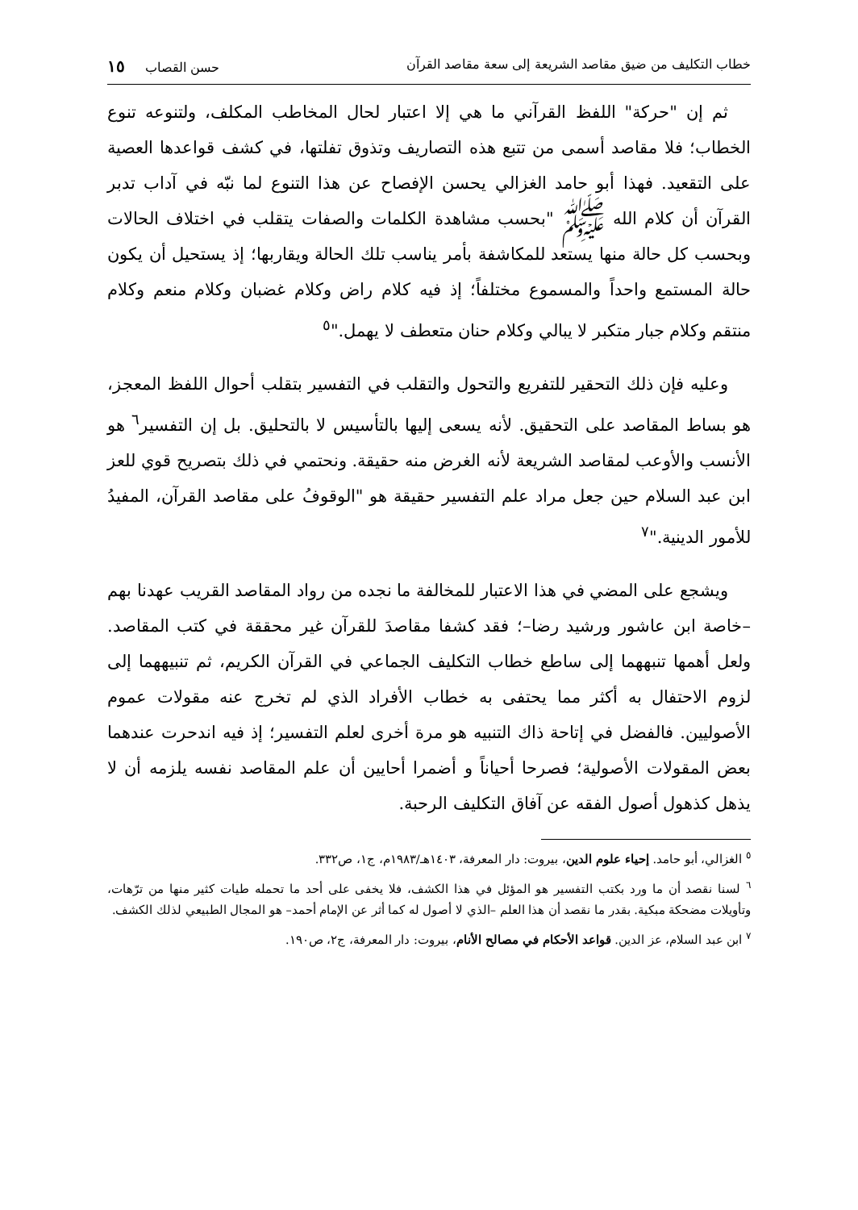خطاب التكليف من ضيق مقاصد الشريعة إلى سعة مقاصد القرآن حسن القصاب ١٥
ثم إن "حركة" اللفظ القرآني ما هي إلا اعتبار لحال المخاطب المكلف، ولتنوعه تنوع الخطاب؛ فلا مقاصد أسمى من تتبع هذه التصاريف وتذوق تفلتها، في كشف قواعدها العصية على التقعيد. فهذا أبو حامد الغزالي يحسن الإفصاح عن هذا التنوع لما نبّه في آداب تدبر القرآن أن كلام الله ﷺ "بحسب مشاهدة الكلمات والصفات يتقلب في اختلاف الحالات وبحسب كل حالة منها يستعد للمكاشفة بأمر يناسب تلك الحالة ويقاربها؛ إذ يستحيل أن يكون حالة المستمع واحداً والمسموع مختلفاً؛ إذ فيه كلام راض وكلام غضبان وكلام منعم وكلام منتقم وكلام جبار متكبر لا يبالي وكلام حنان متعطف لا يهمل."<sup>٥</sup>
وعليه فإن ذلك التحقير للتفريع والتحول والتقلب في التفسير بتقلب أحوال اللفظ المعجز، هو بساط المقاصد على التحقيق. لأنه يسعى إليها بالتأسيس لا بالتحليق. بل إن التفسير<sup>٦</sup> هو الأنسب والأوعب لمقاصد الشريعة لأنه الغرض منه حقيقة. ونحتمي في ذلك بتصريح قوي للعز ابن عبد السلام حين جعل مراد علم التفسير حقيقة هو "الوقوفُ على مقاصد القرآن، المفيدُ للأمور الدينية."<sup>٧</sup>
ويشجع على المضي في هذا الاعتبار للمخالفة ما نجده من رواد المقاصد القريب عهدنا بهم –خاصة ابن عاشور ورشيد رضا–؛ فقد كشفا مقاصدَ للقرآن غير محققة في كتب المقاصد. ولعل أهمها تنبههما إلى ساطع خطاب التكليف الجماعي في القرآن الكريم، ثم تنبيههما إلى لزوم الاحتفال به أكثر مما يحتفى به خطاب الأفراد الذي لم تخرج عنه مقولات عموم الأصوليين. فالفضل في إتاحة ذاك التنبيه هو مرة أخرى لعلم التفسير؛ إذ فيه اندحرت عندهما بعض المقولات الأصولية؛ فصرحا أحياناً و أضمرا أحايين أن علم المقاصد نفسه يلزمه أن لا يذهل كذهول أصول الفقه عن آفاق التكليف الرحبة.
<sup>٥</sup> الغزالي، أبو حامد. إحياء علوم الدين، بيروت: دار المعرفة، ١٤٠٣هـ/١٩٨٣م، ج١، ص٣٣٢.
<sup>٦</sup> لسنا نقصد أن ما ورد بكتب التفسير هو المؤئل في هذا الكشف، فلا يخفى على أحد ما تحمله طيات كثير منها من ترّهات، وتأويلات مضحكة مبكية. بقدر ما نقصد أن هذا العلم –الذي لا أصول له كما أثر عن الإمام أحمد– هو المجال الطبيعي لذلك الكشف.
<sup>٧</sup> ابن عبد السلام، عز الدين. قواعد الأحكام في مصالح الأنام، بيروت: دار المعرفة، ج٢، ص١٩٠.